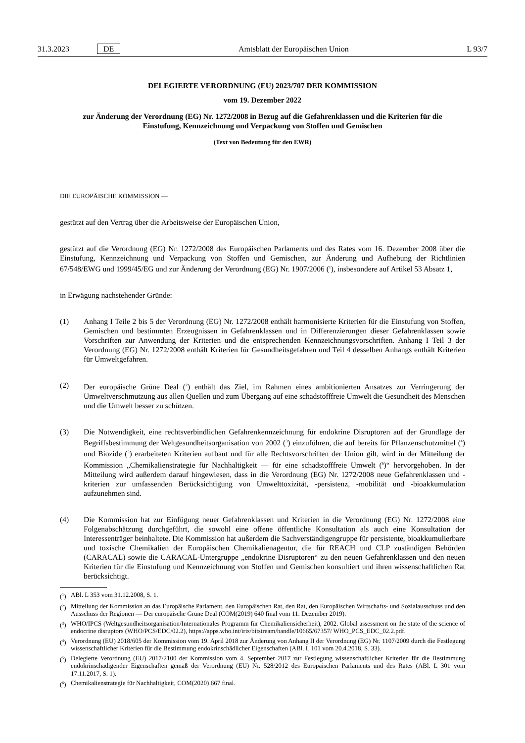31.3.2023 DE Amtsblatt der Europäischen Union L 93/7
DELEGIERTE VERORDNUNG (EU) 2023/707 DER KOMMISSION
vom 19. Dezember 2022
zur Änderung der Verordnung (EG) Nr. 1272/2008 in Bezug auf die Gefahrenklassen und die Kriterien für die Einstufung, Kennzeichnung und Verpackung von Stoffen und Gemischen
(Text von Bedeutung für den EWR)
DIE EUROPÄISCHE KOMMISSION —
gestützt auf den Vertrag über die Arbeitsweise der Europäischen Union,
gestützt auf die Verordnung (EG) Nr. 1272/2008 des Europäischen Parlaments und des Rates vom 16. Dezember 2008 über die Einstufung, Kennzeichnung und Verpackung von Stoffen und Gemischen, zur Änderung und Aufhebung der Richtlinien 67/548/EWG und 1999/45/EG und zur Änderung der Verordnung (EG) Nr. 1907/2006 (<sup>1</sup>), insbesondere auf Artikel 53 Absatz 1,
in Erwägung nachstehender Gründe:
(1) Anhang I Teile 2 bis 5 der Verordnung (EG) Nr. 1272/2008 enthält harmonisierte Kriterien für die Einstufung von Stoffen, Gemischen und bestimmten Erzeugnissen in Gefahrenklassen und in Differenzierungen dieser Gefahrenklassen sowie Vorschriften zur Anwendung der Kriterien und die entsprechenden Kennzeichnungsvor­schriften. Anhang I Teil 3 der Verordnung (EG) Nr. 1272/2008 enthält Kriterien für Gesundheitsgefahren und Teil 4 desselben Anhangs enthält Kriterien für Umweltgefahren.
(2) Der europäische Grüne Deal (<sup>2</sup>) enthält das Ziel, im Rahmen eines ambitionierten Ansatzes zur Verringerung der Umweltverschmutzung aus allen Quellen und zum Übergang auf eine schadstofffreie Umwelt die Gesundheit des Menschen und die Umwelt besser zu schützen.
(3) Die Notwendigkeit, eine rechtsverbindlichen Gefahrenkennzeichnung für endokrine Disruptoren auf der Grundlage der Begriffsbestimmung der Weltgesundheitsorganisation von 2002 (<sup>3</sup>) einzuführen, die auf bereits für Pflanzenschutzmittel (<sup>4</sup>) und Biozide (<sup>5</sup>) erarbeiteten Kriterien aufbaut und für alle Rechtsvorschriften der Union gilt, wird in der Mitteilung der Kommission „Chemikalienstrategie für Nachhaltigkeit — für eine schadstofffreie Umwelt (<sup>6</sup>)“ hervorgehoben. In der Mitteilung wird außerdem darauf hingewiesen, dass in die Verordnung (EG) Nr. 1272/2008 neue Gefahrenklassen und -kriterien zur umfassenden Berücksichtigung von Umwelttoxizität, -persistenz, -mobilität und -bioakkumulation aufzunehmen sind.
(4) Die Kommission hat zur Einfügung neuer Gefahrenklassen und Kriterien in die Verordnung (EG) Nr. 1272/2008 eine Folgenabschätzung durchgeführt, die sowohl eine offene öffentliche Konsultation als auch eine Konsultation der Interessenträger beinhaltete. Die Kommission hat außerdem die Sachverständigengruppe für persistente, bioakkumu­lierbare und toxische Chemikalien der Europäischen Chemikalienagentur, die für REACH und CLP zuständigen Behörden (CARACAL) sowie die CARACAL-Untergruppe „endokrine Disruptoren“ zu den neuen Gefahrenklassen und den neuen Kriterien für die Einstufung und Kennzeichnung von Stoffen und Gemischen konsultiert und ihren wissenschaftlichen Rat berücksichtigt.
(<sup>1</sup>) ABl. L 353 vom 31.12.2008, S. 1.
(<sup>2</sup>) Mitteilung der Kommission an das Europäische Parlament, den Europäischen Rat, den Rat, den Europäischen Wirtschafts- und Sozialausschuss und den Ausschuss der Regionen — Der europäische Grüne Deal (COM(2019) 640 final vom 11. Dezember 2019).
(<sup>3</sup>) WHO/IPCS (Weltgesundheitsorganisation/Internationales Programm für Chemikaliensicherheit), 2002. Global assessment on the state of the science of endocrine disruptors (WHO/PCS/EDC/02.2), https://apps.who.int/iris/bitstream/handle/10665/67357/ WHO_PCS_EDC_02.2.pdf.
(<sup>4</sup>) Verordnung (EU) 2018/605 der Kommission vom 19. April 2018 zur Änderung von Anhang II der Verordnung (EG) Nr. 1107/2009 durch die Festlegung wissenschaftlicher Kriterien für die Bestimmung endokrinschädlicher Eigenschaften (ABl. L 101 vom 20.4.2018, S. 33).
(<sup>5</sup>) Delegierte Verordnung (EU) 2017/2100 der Kommission vom 4. September 2017 zur Festlegung wissenschaftlicher Kriterien für die Bestimmung endokrinschädigender Eigenschaften gemäß der Verordnung (EU) Nr. 528/2012 des Europäischen Parlaments und des Rates (ABl. L 301 vom 17.11.2017, S. 1).
(<sup>6</sup>) Chemikalienstrategie für Nachhaltigkeit, COM(2020) 667 final.